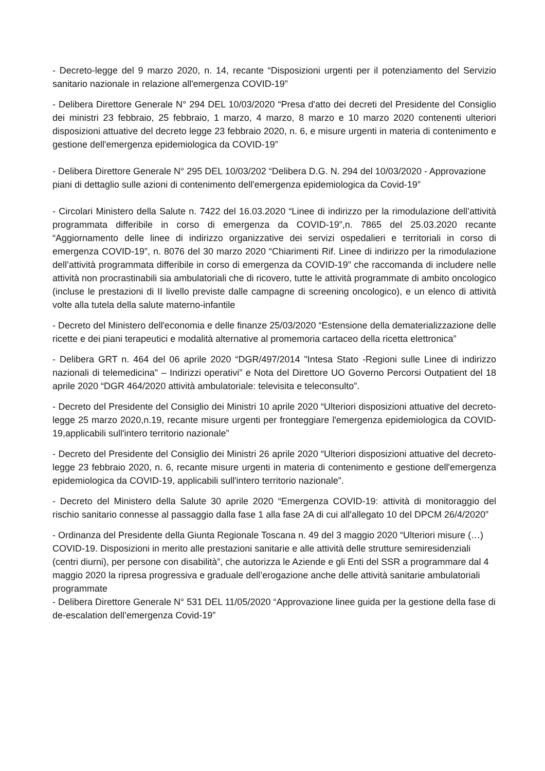- Decreto-legge del 9 marzo 2020, n. 14, recante “Disposizioni urgenti per il potenziamento del Servizio sanitario nazionale in relazione all'emergenza COVID-19”
- Delibera Direttore Generale N° 294 DEL 10/03/2020 “Presa d'atto dei decreti del Presidente del Consiglio dei ministri 23 febbraio, 25 febbraio, 1 marzo, 4 marzo, 8 marzo e 10 marzo 2020 contenenti ulteriori disposizioni attuative del decreto legge 23 febbraio 2020, n. 6, e misure urgenti in materia di contenimento e gestione dell'emergenza epidemiologica da COVID-19”
- Delibera Direttore Generale N° 295 DEL 10/03/202 “Delibera D.G. N. 294 del 10/03/2020 - Approvazione piani di dettaglio sulle azioni di contenimento dell'emergenza epidemiologica da Covid-19”
- Circolari Ministero della Salute n. 7422 del 16.03.2020 “Linee di indirizzo per la rimodulazione dell’attività programmata differibile in corso di emergenza da COVID-19”,n. 7865 del 25.03.2020 recante “Aggiornamento delle linee di indirizzo organizzative dei servizi ospedalieri e territoriali in corso di emergenza COVID-19”, n. 8076 del 30 marzo 2020 “Chiarimenti Rif. Linee di indirizzo per la rimodulazione dell’attività programmata differibile in corso di emergenza da COVID-19” che raccomanda di includere nelle attività non procrastinabili sia ambulatoriali che di ricovero, tutte le attività programmate di ambito oncologico (incluse le prestazioni di II livello previste dalle campagne di screening oncologico), e un elenco di attività volte alla tutela della salute materno-infantile
- Decreto del Ministero dell'economia e delle finanze 25/03/2020 “Estensione della dematerializzazione delle ricette e dei piani terapeutici e modalità alternative al promemoria cartaceo della ricetta elettronica”
- Delibera GRT n. 464 del 06 aprile 2020 “DGR/497/2014 "Intesa Stato -Regioni sulle Linee di indirizzo nazionali di telemedicina" – Indirizzi operativi” e Nota del Direttore UO Governo Percorsi Outpatient del 18 aprile 2020 “DGR 464/2020 attività ambulatoriale: televisita e teleconsulto”.
- Decreto del Presidente del Consiglio dei Ministri 10 aprile 2020 “Ulteriori disposizioni attuative del decreto-legge 25 marzo 2020,n.19, recante misure urgenti per fronteggiare l'emergenza epidemiologica da COVID-19,applicabili sull'intero territorio nazionale”
- Decreto del Presidente del Consiglio dei Ministri 26 aprile 2020 “Ulteriori disposizioni attuative del decreto-legge 23 febbraio 2020, n. 6, recante misure urgenti in materia di contenimento e gestione dell'emergenza epidemiologica da COVID-19, applicabili sull'intero territorio nazionale”.
- Decreto del Ministero della Salute 30 aprile 2020 “Emergenza COVID-19: attività di monitoraggio del rischio sanitario connesse al passaggio dalla fase 1 alla fase 2A di cui all'allegato 10 del DPCM 26/4/2020”
- Ordinanza del Presidente della Giunta Regionale Toscana n. 49 del 3 maggio 2020 “Ulteriori misure (…) COVID-19. Disposizioni in merito alle prestazioni sanitarie e alle attività delle strutture semiresidenziali (centri diurni), per persone con disabilità”, che autorizza le Aziende e gli Enti del SSR a programmare dal 4 maggio 2020 la ripresa progressiva e graduale dell’erogazione anche delle attività sanitarie ambulatoriali programmate
- Delibera Direttore Generale N° 531 DEL 11/05/2020 “Approvazione linee guida per la gestione della fase di de-escalation dell’emergenza Covid-19”